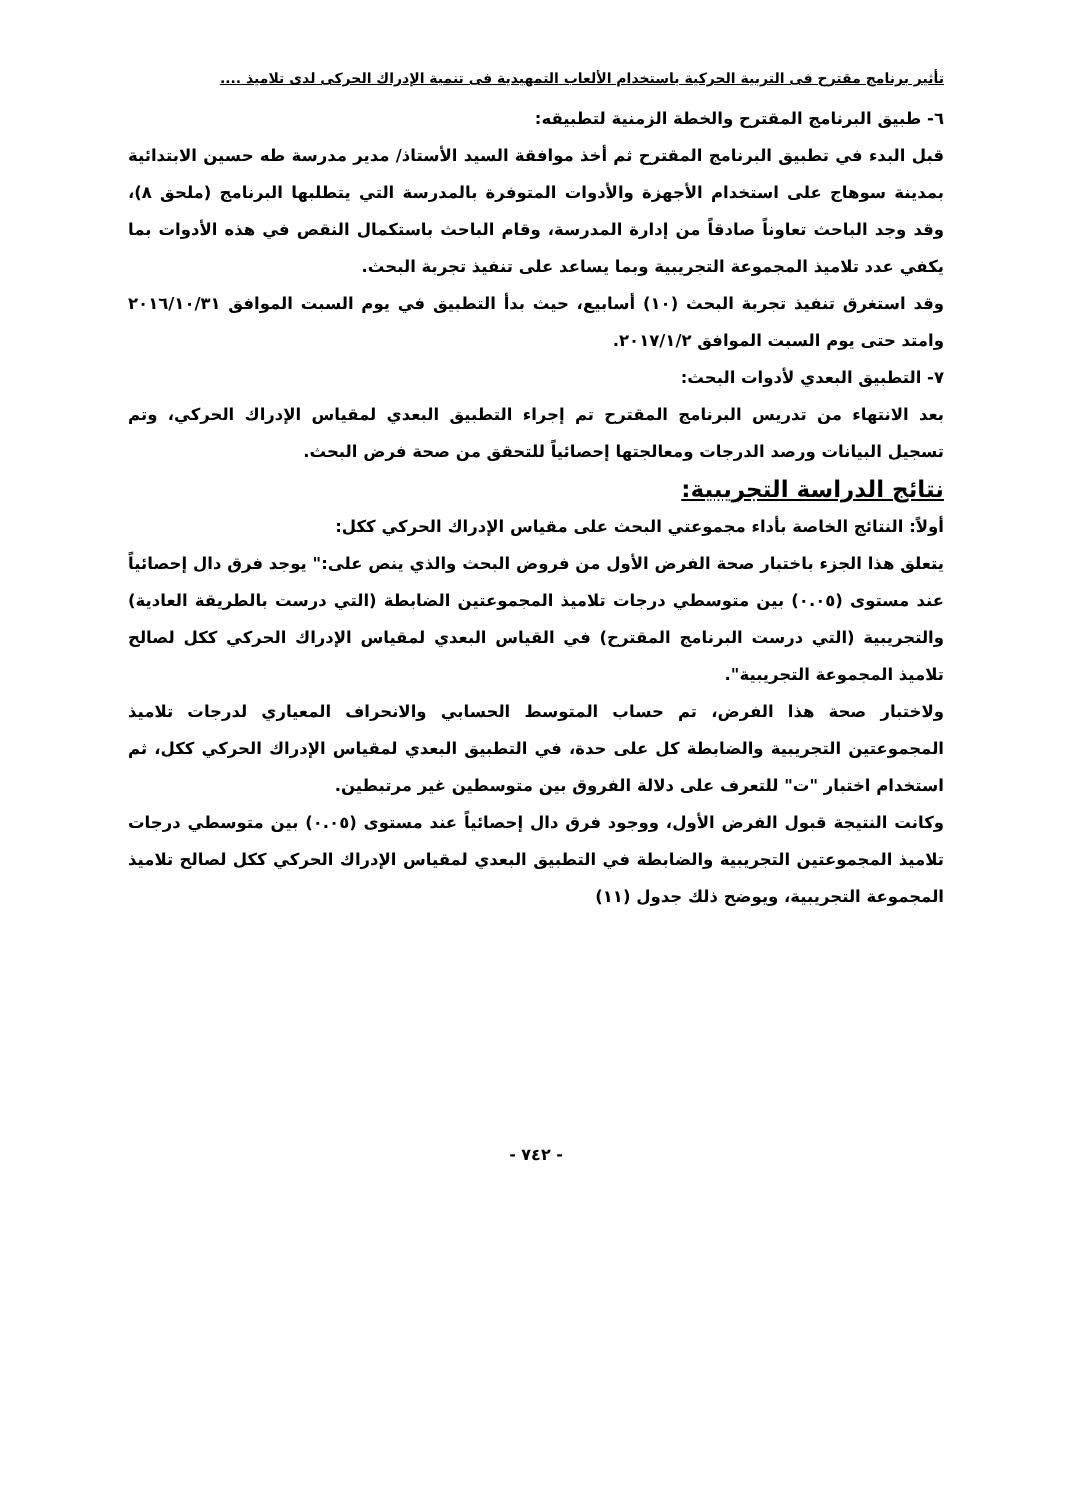تأثير برنامج مقترح فى التربية الحركية باستخدام الألعاب التمهيدية فى تنمية الإدراك الحركى لدى تلاميذ ....
٦- طبيق البرنامج المقترح والخطة الزمنية لتطبيقه:
قبل البدء في تطبيق البرنامج المقترح ثم أخذ موافقة السيد الأستاذ/ مدير مدرسة طه حسين الابتدائية بمدينة سوهاج على استخدام الأجهزة والأدوات المتوفرة بالمدرسة التي يتطلبها البرنامج (ملحق ٨)، وقد وجد الباحث تعاوناً صادقاً من إدارة المدرسة، وقام الباحث باستكمال النقص في هذه الأدوات بما يكفي عدد تلاميذ المجموعة التجريبية وبما يساعد على تنفيذ تجربة البحث.
وقد استغرق تنفيذ تجربة البحث (١٠) أسابيع، حيث بدأ التطبيق في يوم السبت الموافق ٢٠١٦/١٠/٣١ وامتد حتى يوم السبت الموافق ٢٠١٧/١/٢.
٧- التطبيق البعدي لأدوات البحث:
بعد الانتهاء من تدريس البرنامج المقترح تم إجراء التطبيق البعدي لمقياس الإدراك الحركي، وتم تسجيل البيانات ورصد الدرجات ومعالجتها إحصائياً للتحقق من صحة فرض البحث.
نتائج الدراسة التجريبية:
أولاً: النتائج الخاصة بأداء مجموعتي البحث على مقياس الإدراك الحركي ككل:
يتعلق هذا الجزء باختبار صحة الفرض الأول من فروض البحث والذي ينص على:" يوجد فرق دال إحصائياً عند مستوى (٠.٠٥) بين متوسطي درجات تلاميذ المجموعتين الضابطة (التي درست بالطريقة العادية) والتجريبية (التي درست البرنامج المقترح) في القياس البعدي لمقياس الإدراك الحركي ككل لصالح تلاميذ المجموعة التجريبية".
ولاختبار صحة هذا الفرض، تم حساب المتوسط الحسابي والانحراف المعياري لدرجات تلاميذ المجموعتين التجريبية والضابطة كل على حدة، في التطبيق البعدي لمقياس الإدراك الحركي ككل، ثم استخدام اختبار "ت" للتعرف على دلالة الفروق بين متوسطين غير مرتبطين.
وكانت النتيجة قبول الفرض الأول، ووجود فرق دال إحصائياً عند مستوى (٠.٠٥) بين متوسطي درجات تلاميذ المجموعتين التجريبية والضابطة في التطبيق البعدي لمقياس الإدراك الحركي ككل لصالح تلاميذ المجموعة التجريبية، ويوضح ذلك جدول (١١)
- ٧٤٢ -